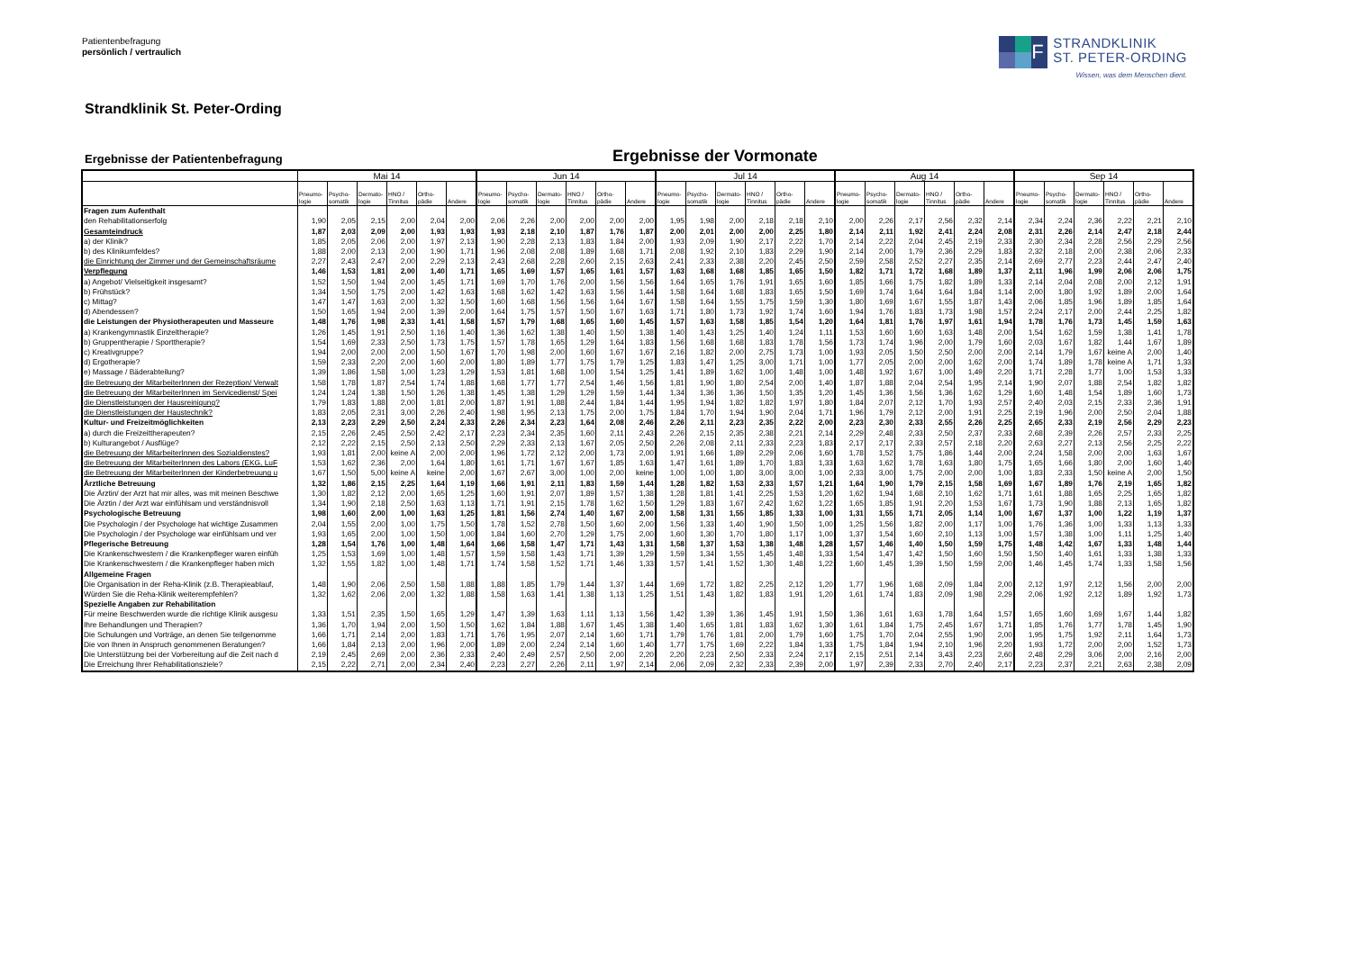Patientenbefragung
persönlich / vertraulich
F
STRANDKLINIK
ST. PETER-ORDING
Wissen, was dem Menschen dient.
Strandklinik St. Peter-Ording
Ergebnisse der Patientenbefragung
Ergebnisse der Vormonate
| | Mai 14 | | | | | | Jun 14 | | | | | | Jul 14 | | | | | | Aug 14 | | | | | | Sep 14 | | | | | |
| --- | --- | --- | --- | --- | --- | --- | --- | --- | --- | --- | --- | --- | --- | --- | --- | --- | --- | --- | --- | --- | --- | --- | --- | --- | --- | --- | --- | --- | --- | --- |
| | Pneumo- logie | Psycho- somatik | Dermato- logie | HNO / Tinnitus | Ortho- pädie | Andere | Pneumo- logie | Psycho- somatik | Dermato- logie | HNO / Tinnitus | Ortho- pädie | Andere | Pneumo- logie | Psycho- somatik | Dermato- logie | HNO / Tinnitus | Ortho- pädie | Andere | Pneumo- logie | Psycho- somatik | Dermato- logie | HNO / Tinnitus | Ortho- pädie | Andere | Pneumo- logie | Psycho- somatik | Dermato- logie | HNO / Tinnitus | Ortho- pädie | Andere |
| Fragen zum Aufenthalt | | | | | | | | | | | | | | | | | | | | | | | | | | | | | | |
| den Rehabilitationserfolg | 1,90 | 2,05 | 2,15 | 2,00 | 2,04 | 2,00 | 2,06 | 2,26 | 2,00 | 2,00 | 2,00 | 2,00 | 1,95 | 1,98 | 2,00 | 2,18 | 2,18 | 2,10 | 2,00 | 2,26 | 2,17 | 2,56 | 2,32 | 2,14 | 2,34 | 2,24 | 2,36 | 2,22 | 2,21 | 2,10 |
| Gesamteindruck | 1,87 | 2,03 | 2,09 | 2,00 | 1,93 | 1,93 | 1,93 | 2,18 | 2,10 | 1,87 | 1,76 | 1,87 | 2,00 | 2,01 | 2,00 | 2,00 | 2,25 | 1,80 | 2,14 | 2,11 | 1,92 | 2,41 | 2,24 | 2,08 | 2,31 | 2,26 | 2,14 | 2,47 | 2,18 | 2,44 |
| a) der Klinik? | 1,85 | 2,05 | 2,06 | 2,00 | 1,97 | 2,13 | 1,90 | 2,28 | 2,13 | 1,83 | 1,84 | 2,00 | 1,93 | 2,09 | 1,90 | 2,17 | 2,22 | 1,70 | 2,14 | 2,22 | 2,04 | 2,45 | 2,19 | 2,33 | 2,30 | 2,34 | 2,28 | 2,56 | 2,29 | 2,56 |
| b) des Klinikumfeldes? | 1,88 | 2,00 | 2,13 | 2,00 | 1,90 | 1,71 | 1,96 | 2,08 | 2,08 | 1,89 | 1,68 | 1,71 | 2,08 | 1,92 | 2,10 | 1,83 | 2,29 | 1,90 | 2,14 | 2,00 | 1,79 | 2,36 | 2,29 | 1,83 | 2,32 | 2,18 | 2,00 | 2,38 | 2,06 | 2,33 |
| die Einrichtung der Zimmer und der Gemeinschaftsräume | 2,27 | 2,43 | 2,47 | 2,00 | 2,29 | 2,13 | 2,43 | 2,68 | 2,28 | 2,60 | 2,15 | 2,63 | 2,41 | 2,33 | 2,38 | 2,20 | 2,45 | 2,50 | 2,59 | 2,58 | 2,52 | 2,27 | 2,35 | 2,14 | 2,69 | 2,77 | 2,23 | 2,44 | 2,47 | 2,40 |
| Verpflegung | 1,46 | 1,53 | 1,81 | 2,00 | 1,40 | 1,71 | 1,65 | 1,69 | 1,57 | 1,65 | 1,61 | 1,57 | 1,63 | 1,68 | 1,68 | 1,85 | 1,65 | 1,50 | 1,82 | 1,71 | 1,72 | 1,68 | 1,89 | 1,37 | 2,11 | 1,96 | 1,99 | 2,06 | 2,06 | 1,75 |
| a) Angebot/ Vielseitigkeit insgesamt? | 1,52 | 1,50 | 1,94 | 2,00 | 1,45 | 1,71 | 1,69 | 1,70 | 1,76 | 2,00 | 1,56 | 1,56 | 1,64 | 1,65 | 1,76 | 1,91 | 1,65 | 1,60 | 1,85 | 1,66 | 1,75 | 1,82 | 1,89 | 1,33 | 2,14 | 2,04 | 2,08 | 2,00 | 2,12 | 1,91 |
| b) Frühstück? | 1,34 | 1,50 | 1,75 | 2,00 | 1,42 | 1,63 | 1,68 | 1,62 | 1,42 | 1,63 | 1,56 | 1,44 | 1,58 | 1,64 | 1,68 | 1,83 | 1,65 | 1,50 | 1,69 | 1,74 | 1,64 | 1,64 | 1,84 | 1,14 | 2,00 | 1,80 | 1,92 | 1,89 | 2,00 | 1,64 |
| c) Mittag? | 1,47 | 1,47 | 1,63 | 2,00 | 1,32 | 1,50 | 1,60 | 1,68 | 1,56 | 1,56 | 1,64 | 1,67 | 1,58 | 1,64 | 1,55 | 1,75 | 1,59 | 1,30 | 1,80 | 1,69 | 1,67 | 1,55 | 1,87 | 1,43 | 2,06 | 1,85 | 1,96 | 1,89 | 1,85 | 1,64 |
| d) Abendessen? | 1,50 | 1,65 | 1,94 | 2,00 | 1,39 | 2,00 | 1,64 | 1,75 | 1,57 | 1,50 | 1,67 | 1,63 | 1,71 | 1,80 | 1,73 | 1,92 | 1,74 | 1,60 | 1,94 | 1,76 | 1,83 | 1,73 | 1,98 | 1,57 | 2,24 | 2,17 | 2,00 | 2,44 | 2,25 | 1,82 |
| die Leistungen der Physiotherapeuten und Masseure | 1,48 | 1,76 | 1,98 | 2,33 | 1,41 | 1,58 | 1,57 | 1,79 | 1,68 | 1,65 | 1,60 | 1,45 | 1,57 | 1,63 | 1,58 | 1,85 | 1,54 | 1,20 | 1,64 | 1,81 | 1,76 | 1,97 | 1,61 | 1,94 | 1,78 | 1,76 | 1,73 | 1,45 | 1,59 | 1,63 |
| a) Krankengymnastik Einzeltherapie? | 1,26 | 1,45 | 1,91 | 2,50 | 1,16 | 1,40 | 1,36 | 1,62 | 1,38 | 1,40 | 1,50 | 1,38 | 1,40 | 1,43 | 1,25 | 1,40 | 1,24 | 1,11 | 1,53 | 1,60 | 1,60 | 1,63 | 1,48 | 2,00 | 1,54 | 1,62 | 1,59 | 1,38 | 1,41 | 1,78 |
| b) Gruppentherapie / Sporttherapie? | 1,54 | 1,69 | 2,33 | 2,50 | 1,73 | 1,75 | 1,57 | 1,78 | 1,65 | 1,29 | 1,64 | 1,83 | 1,56 | 1,68 | 1,68 | 1,83 | 1,78 | 1,56 | 1,73 | 1,74 | 1,96 | 2,00 | 1,79 | 1,60 | 2,03 | 1,67 | 1,82 | 1,44 | 1,67 | 1,89 |
| c) Kreativgruppe? | 1,94 | 2,00 | 2,00 | 2,00 | 1,50 | 1,67 | 1,70 | 1,98 | 2,00 | 1,60 | 1,67 | 1,67 | 2,16 | 1,82 | 2,00 | 2,75 | 1,73 | 1,00 | 1,93 | 2,05 | 1,50 | 2,50 | 2,00 | 2,00 | 2,14 | 1,79 | 1,67 | keine A | 2,00 | 1,40 |
| d) Ergotherapie? | 1,59 | 2,33 | 2,20 | 2,00 | 1,60 | 2,00 | 1,80 | 1,89 | 1,77 | 1,75 | 1,79 | 1,25 | 1,83 | 1,47 | 1,25 | 3,00 | 1,71 | 1,00 | 1,77 | 2,05 | 2,00 | 2,00 | 1,62 | 2,00 | 1,74 | 1,89 | 1,78 | keine A | 1,71 | 1,33 |
| e) Massage / Bäderabteilung? | 1,39 | 1,86 | 1,58 | 1,00 | 1,23 | 1,29 | 1,53 | 1,81 | 1,68 | 1,00 | 1,54 | 1,25 | 1,41 | 1,89 | 1,62 | 1,00 | 1,48 | 1,00 | 1,48 | 1,92 | 1,67 | 1,00 | 1,49 | 2,20 | 1,71 | 2,28 | 1,77 | 1,00 | 1,53 | 1,33 |
| die Betreuung der MitarbeiterInnen der Rezeption/ Verwalt | 1,58 | 1,78 | 1,87 | 2,54 | 1,74 | 1,88 | 1,68 | 1,77 | 1,77 | 2,54 | 1,46 | 1,56 | 1,81 | 1,90 | 1,80 | 2,54 | 2,00 | 1,40 | 1,87 | 1,88 | 2,04 | 2,54 | 1,95 | 2,14 | 1,90 | 2,07 | 1,88 | 2,54 | 1,82 | 1,82 |
| die Betreuung der MitarbeiterInnen im Servicedienst/ Spei | 1,24 | 1,24 | 1,38 | 1,50 | 1,26 | 1,38 | 1,45 | 1,38 | 1,29 | 1,29 | 1,59 | 1,44 | 1,34 | 1,36 | 1,36 | 1,50 | 1,35 | 1,20 | 1,45 | 1,36 | 1,56 | 1,36 | 1,62 | 1,29 | 1,60 | 1,48 | 1,54 | 1,89 | 1,60 | 1,73 |
| die Dienstleistungen der Hausreinigung? | 1,79 | 1,83 | 1,88 | 2,00 | 1,81 | 2,00 | 1,87 | 1,91 | 1,88 | 2,44 | 1,84 | 1,44 | 1,95 | 1,94 | 1,82 | 1,82 | 1,97 | 1,80 | 1,84 | 2,07 | 2,12 | 1,70 | 1,93 | 2,57 | 2,40 | 2,03 | 2,15 | 2,33 | 2,36 | 1,91 |
| die Dienstleistungen der Haustechnik? | 1,83 | 2,05 | 2,31 | 3,00 | 2,26 | 2,40 | 1,98 | 1,95 | 2,13 | 1,75 | 2,00 | 1,75 | 1,84 | 1,70 | 1,94 | 1,90 | 2,04 | 1,71 | 1,96 | 1,79 | 2,12 | 2,00 | 1,91 | 2,25 | 2,19 | 1,96 | 2,00 | 2,50 | 2,04 | 1,88 |
| Kultur- und Freizeitmöglichkeiten | 2,13 | 2,23 | 2,29 | 2,50 | 2,24 | 2,33 | 2,26 | 2,34 | 2,23 | 1,64 | 2,08 | 2,46 | 2,26 | 2,11 | 2,23 | 2,35 | 2,22 | 2,00 | 2,23 | 2,30 | 2,33 | 2,55 | 2,26 | 2,25 | 2,65 | 2,33 | 2,19 | 2,56 | 2,29 | 2,23 |
| a) durch die Freizeittherapeuten? | 2,15 | 2,26 | 2,45 | 2,50 | 2,42 | 2,17 | 2,23 | 2,34 | 2,35 | 1,60 | 2,11 | 2,43 | 2,26 | 2,15 | 2,35 | 2,38 | 2,21 | 2,14 | 2,29 | 2,48 | 2,33 | 2,50 | 2,37 | 2,33 | 2,68 | 2,39 | 2,26 | 2,57 | 2,33 | 2,25 |
| b) Kulturangebot / Ausflüge? | 2,12 | 2,22 | 2,15 | 2,50 | 2,13 | 2,50 | 2,29 | 2,33 | 2,13 | 1,67 | 2,05 | 2,50 | 2,26 | 2,08 | 2,11 | 2,33 | 2,23 | 1,83 | 2,17 | 2,17 | 2,33 | 2,57 | 2,18 | 2,20 | 2,63 | 2,27 | 2,13 | 2,56 | 2,25 | 2,22 |
| die Betreuung der MitarbeiterInnen des Sozialdienstes? | 1,93 | 1,81 | 2,00 | keine A | 2,00 | 2,00 | 1,96 | 1,72 | 2,12 | 2,00 | 1,73 | 2,00 | 1,91 | 1,66 | 1,89 | 2,29 | 2,06 | 1,60 | 1,78 | 1,52 | 1,75 | 1,86 | 1,44 | 2,00 | 2,24 | 1,58 | 2,00 | 2,00 | 1,63 | 1,67 |
| die Betreuung der MitarbeiterInnen des Labors (EKG, LuF | 1,53 | 1,62 | 2,36 | 2,00 | 1,64 | 1,80 | 1,61 | 1,71 | 1,67 | 1,67 | 1,85 | 1,63 | 1,47 | 1,61 | 1,89 | 1,70 | 1,83 | 1,33 | 1,63 | 1,62 | 1,78 | 1,63 | 1,80 | 1,75 | 1,65 | 1,66 | 1,80 | 2,00 | 1,60 | 1,40 |
| die Betreuung der MitarbeiterInnen der Kinderbetreuung u | 1,67 | 1,50 | 5,00 | keine A | keine | 2,00 | 1,67 | 2,67 | 3,00 | 1,00 | 2,00 | keine | 1,00 | 1,00 | 1,80 | 3,00 | 3,00 | 1,00 | 2,33 | 3,00 | 1,75 | 2,00 | 2,00 | 1,00 | 1,83 | 2,33 | 1,50 | keine A | 2,00 | 1,50 |
| Ärztliche Betreuung | 1,32 | 1,86 | 2,15 | 2,25 | 1,64 | 1,19 | 1,66 | 1,91 | 2,11 | 1,83 | 1,59 | 1,44 | 1,28 | 1,82 | 1,53 | 2,33 | 1,57 | 1,21 | 1,64 | 1,90 | 1,79 | 2,15 | 1,58 | 1,69 | 1,67 | 1,89 | 1,76 | 2,19 | 1,65 | 1,82 |
| Die Ärztin/ der Arzt hat mir alles, was mit meinen Beschwe | 1,30 | 1,82 | 2,12 | 2,00 | 1,65 | 1,25 | 1,60 | 1,91 | 2,07 | 1,89 | 1,57 | 1,38 | 1,28 | 1,81 | 1,41 | 2,25 | 1,53 | 1,20 | 1,62 | 1,94 | 1,68 | 2,10 | 1,62 | 1,71 | 1,61 | 1,88 | 1,65 | 2,25 | 1,65 | 1,82 |
| Die Ärztin / der Arzt war einfühlsam und verständnisvoll | 1,34 | 1,90 | 2,18 | 2,50 | 1,63 | 1,13 | 1,71 | 1,91 | 2,15 | 1,78 | 1,62 | 1,50 | 1,29 | 1,83 | 1,67 | 2,42 | 1,62 | 1,22 | 1,65 | 1,85 | 1,91 | 2,20 | 1,53 | 1,67 | 1,73 | 1,90 | 1,88 | 2,13 | 1,65 | 1,82 |
| Psychologische Betreuung | 1,98 | 1,60 | 2,00 | 1,00 | 1,63 | 1,25 | 1,81 | 1,56 | 2,74 | 1,40 | 1,67 | 2,00 | 1,58 | 1,31 | 1,55 | 1,85 | 1,33 | 1,00 | 1,31 | 1,55 | 1,71 | 2,05 | 1,14 | 1,00 | 1,67 | 1,37 | 1,00 | 1,22 | 1,19 | 1,37 |
| Die Psychologin / der Psychologe hat wichtige Zusammen | 2,04 | 1,55 | 2,00 | 1,00 | 1,75 | 1,50 | 1,78 | 1,52 | 2,78 | 1,50 | 1,60 | 2,00 | 1,56 | 1,33 | 1,40 | 1,90 | 1,50 | 1,00 | 1,25 | 1,56 | 1,82 | 2,00 | 1,17 | 1,00 | 1,76 | 1,36 | 1,00 | 1,33 | 1,13 | 1,33 |
| Die Psychologin / der Psychologe war einfühlsam und ver | 1,93 | 1,65 | 2,00 | 1,00 | 1,50 | 1,00 | 1,84 | 1,60 | 2,70 | 1,29 | 1,75 | 2,00 | 1,60 | 1,30 | 1,70 | 1,80 | 1,17 | 1,00 | 1,37 | 1,54 | 1,60 | 2,10 | 1,13 | 1,00 | 1,57 | 1,38 | 1,00 | 1,11 | 1,25 | 1,40 |
| Pflegerische Betreuung | 1,28 | 1,54 | 1,76 | 1,00 | 1,48 | 1,64 | 1,66 | 1,58 | 1,47 | 1,71 | 1,43 | 1,31 | 1,58 | 1,37 | 1,53 | 1,38 | 1,48 | 1,28 | 1,57 | 1,46 | 1,40 | 1,50 | 1,59 | 1,75 | 1,48 | 1,42 | 1,67 | 1,33 | 1,48 | 1,44 |
| Die Krankenschwestern / die Krankenpfleger waren einfüh | 1,25 | 1,53 | 1,69 | 1,00 | 1,48 | 1,57 | 1,59 | 1,58 | 1,43 | 1,71 | 1,39 | 1,29 | 1,59 | 1,34 | 1,55 | 1,45 | 1,48 | 1,33 | 1,54 | 1,47 | 1,42 | 1,50 | 1,60 | 1,50 | 1,50 | 1,40 | 1,61 | 1,33 | 1,38 | 1,33 |
| Die Krankenschwestern / die Krankenpfleger haben mich | 1,32 | 1,55 | 1,82 | 1,00 | 1,48 | 1,71 | 1,74 | 1,58 | 1,52 | 1,71 | 1,46 | 1,33 | 1,57 | 1,41 | 1,52 | 1,30 | 1,48 | 1,22 | 1,60 | 1,45 | 1,39 | 1,50 | 1,59 | 2,00 | 1,46 | 1,45 | 1,74 | 1,33 | 1,58 | 1,56 |
| Allgemeine Fragen | | | | | | | | | | | | | | | | | | | | | | | | | | | | | | |
| Die Organisation in der Reha-Klinik (z.B. Therapieablauf, | 1,48 | 1,90 | 2,06 | 2,50 | 1,58 | 1,88 | 1,88 | 1,85 | 1,79 | 1,44 | 1,37 | 1,44 | 1,69 | 1,72 | 1,82 | 2,25 | 2,12 | 1,20 | 1,77 | 1,96 | 1,68 | 2,09 | 1,84 | 2,00 | 2,12 | 1,97 | 2,12 | 1,56 | 2,00 | 2,00 |
| Würden Sie die Reha-Klinik weiterempfehlen? | 1,32 | 1,62 | 2,06 | 2,00 | 1,32 | 1,88 | 1,58 | 1,63 | 1,41 | 1,38 | 1,13 | 1,25 | 1,51 | 1,43 | 1,82 | 1,83 | 1,91 | 1,20 | 1,61 | 1,74 | 1,83 | 2,09 | 1,98 | 2,29 | 2,06 | 1,92 | 2,12 | 1,89 | 1,92 | 1,73 |
| Spezielle Angaben zur Rehabilitation | | | | | | | | | | | | | | | | | | | | | | | | | | | | | | |
| Für meine Beschwerden wurde die richtige Klinik ausgesu | 1,33 | 1,51 | 2,35 | 1,50 | 1,65 | 1,29 | 1,47 | 1,39 | 1,63 | 1,11 | 1,13 | 1,56 | 1,42 | 1,39 | 1,36 | 1,45 | 1,91 | 1,50 | 1,36 | 1,61 | 1,63 | 1,78 | 1,64 | 1,57 | 1,65 | 1,60 | 1,69 | 1,67 | 1,44 | 1,82 |
| Ihre Behandlungen und Therapien? | 1,36 | 1,70 | 1,94 | 2,00 | 1,50 | 1,50 | 1,62 | 1,84 | 1,88 | 1,67 | 1,45 | 1,38 | 1,40 | 1,65 | 1,81 | 1,83 | 1,62 | 1,30 | 1,61 | 1,84 | 1,75 | 2,45 | 1,67 | 1,71 | 1,85 | 1,76 | 1,77 | 1,78 | 1,45 | 1,90 |
| Die Schulungen und Vorträge, an denen Sie teilgenomme | 1,66 | 1,71 | 2,14 | 2,00 | 1,83 | 1,71 | 1,76 | 1,95 | 2,07 | 2,14 | 1,60 | 1,71 | 1,79 | 1,76 | 1,81 | 2,00 | 1,79 | 1,60 | 1,75 | 1,70 | 2,04 | 2,55 | 1,90 | 2,00 | 1,95 | 1,75 | 1,92 | 2,11 | 1,64 | 1,73 |
| Die von Ihnen in Anspruch genommenen Beratungen? | 1,66 | 1,84 | 2,13 | 2,00 | 1,96 | 2,00 | 1,89 | 2,00 | 2,24 | 2,14 | 1,60 | 1,40 | 1,77 | 1,75 | 1,69 | 2,22 | 1,84 | 1,33 | 1,75 | 1,84 | 1,94 | 2,10 | 1,96 | 2,20 | 1,93 | 1,72 | 2,00 | 2,00 | 1,52 | 1,73 |
| Die Unterstützung bei der Vorbereitung auf die Zeit nach d | 2,19 | 2,45 | 2,69 | 2,00 | 2,36 | 2,33 | 2,40 | 2,49 | 2,57 | 2,50 | 2,00 | 2,20 | 2,20 | 2,23 | 2,50 | 2,33 | 2,24 | 2,17 | 2,15 | 2,51 | 2,14 | 3,43 | 2,23 | 2,60 | 2,48 | 2,29 | 3,06 | 2,00 | 2,16 | 2,00 |
| Die Erreichung Ihrer Rehabilitationsziele? | 2,15 | 2,22 | 2,71 | 2,00 | 2,34 | 2,40 | 2,23 | 2,27 | 2,26 | 2,11 | 1,97 | 2,14 | 2,06 | 2,09 | 2,32 | 2,33 | 2,39 | 2,00 | 1,97 | 2,39 | 2,33 | 2,70 | 2,40 | 2,17 | 2,23 | 2,37 | 2,21 | 2,63 | 2,38 | 2,09 |